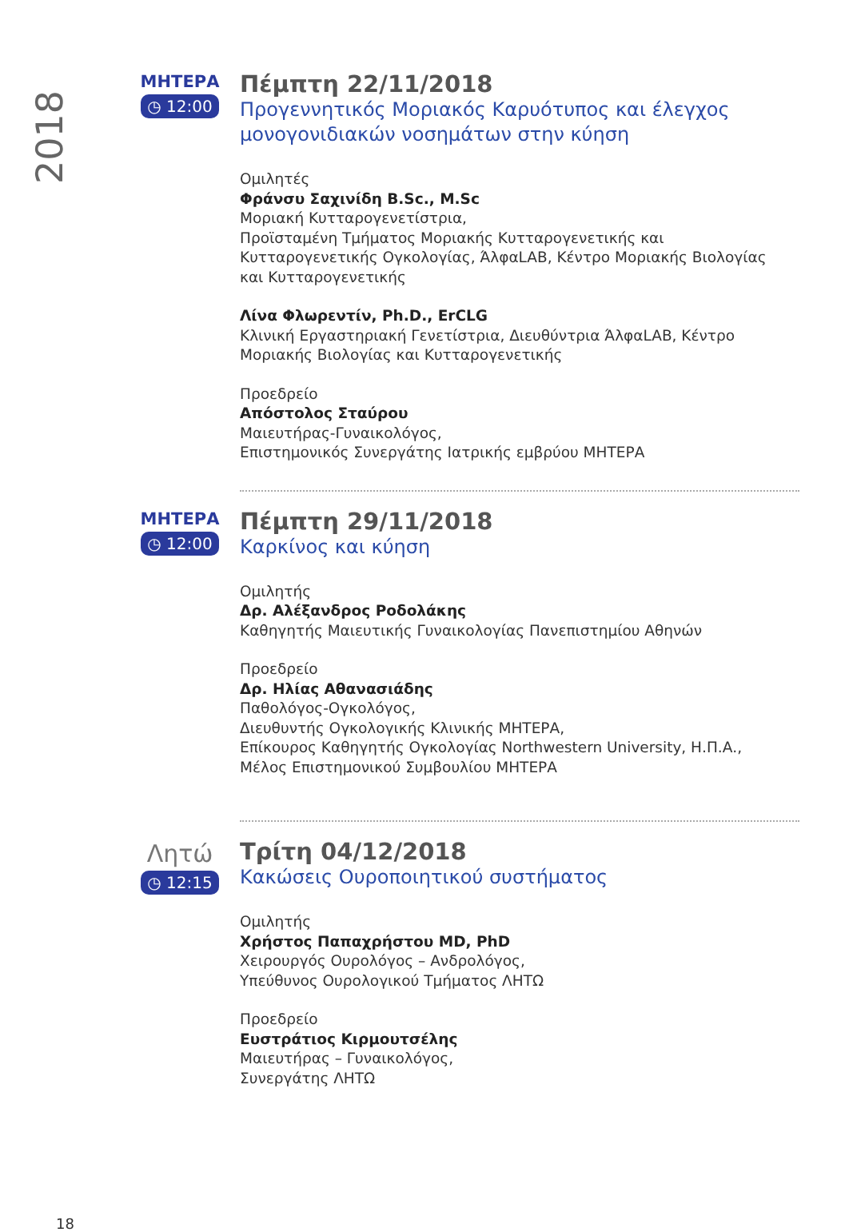2018
ΜΗΤΕΡΑ
◷ 12:00
Πέμπτη 22/11/2018
Προγεννητικός Μοριακός Καρυότυπος και έλεγχος μονογονιδιακών νοσημάτων στην κύηση
Ομιλητές
Φράνσυ Σαχινίδη B.Sc., M.Sc
Μοριακή Κυτταρογενετίστρια,
Προϊσταμένη Τμήματος Μοριακής Κυτταρογενετικής και Κυτταρογενετικής Ογκολογίας, ΆλφαLAB, Κέντρο Μοριακής Βιολογίας και Κυτταρογενετικής
Λίνα Φλωρεντίν, Ph.D., ErCLG
Κλινική Εργαστηριακή Γενετίστρια, Διευθύντρια ΆλφαLAB, Κέντρο Μοριακής Βιολογίας και Κυτταρογενετικής
Προεδρείο
Απόστολος Σταύρου
Μαιευτήρας-Γυναικολόγος,
Επιστημονικός Συνεργάτης Ιατρικής εμβρύου ΜΗΤΕΡΑ
ΜΗΤΕΡΑ
◷ 12:00
Πέμπτη 29/11/2018
Καρκίνος και κύηση
Ομιλητής
Δρ. Αλέξανδρος Ροδολάκης
Καθηγητής Μαιευτικής Γυναικολογίας Πανεπιστημίου Αθηνών
Προεδρείο
Δρ. Ηλίας Αθανασιάδης
Παθολόγος-Ογκολόγος,
Διευθυντής Ογκολογικής Κλινικής ΜΗΤΕΡΑ,
Επίκουρος Καθηγητής Ογκολογίας Northwestern University, Η.Π.Α.,
Μέλος Επιστημονικού Συμβουλίου ΜΗΤΕΡΑ
Λητώ
◷ 12:15
Τρίτη 04/12/2018
Κακώσεις Ουροποιητικού συστήματος
Ομιλητής
Χρήστος Παπαχρήστου MD, PhD
Χειρουργός Ουρολόγος – Ανδρολόγος,
Υπεύθυνος Ουρολογικού Τμήματος ΛΗΤΩ
Προεδρείο
Ευστράτιος Κιρμουτσέλης
Μαιευτήρας – Γυναικολόγος,
Συνεργάτης ΛΗΤΩ
18